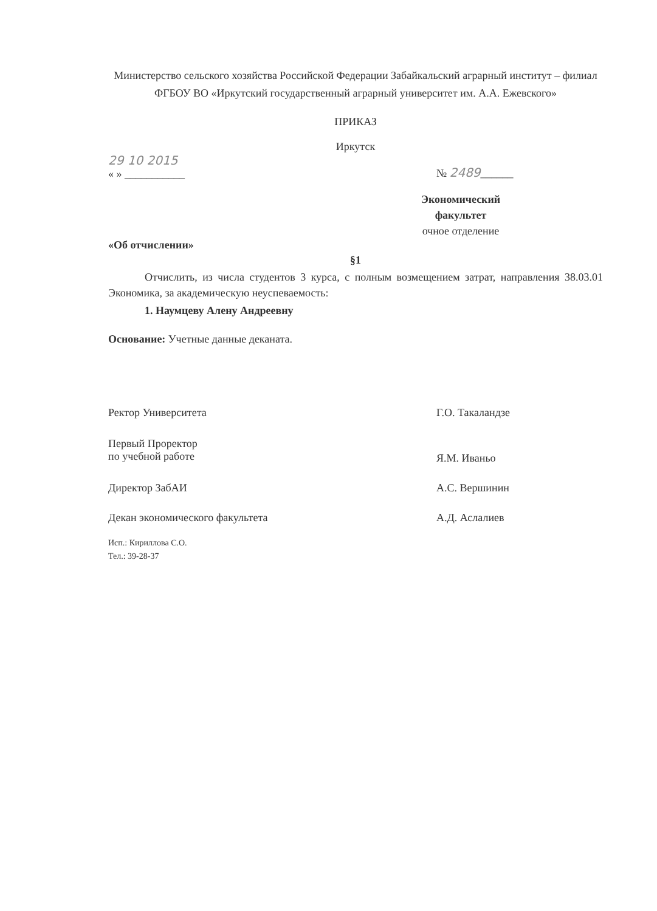Министерство сельского хозяйства Российской Федерации Забайкальский аграрный институт – филиал ФГБОУ ВО «Иркутский государственный аграрный университет им. А.А. Ежевского»
ПРИКАЗ
Иркутск
29 10 2015
« » ___________
№ 2489______
Экономический факультет
очное отделение
«Об отчислении»
§1
Отчислить, из числа студентов 3 курса, с полным возмещением затрат, направления 38.03.01 Экономика, за академическую неуспеваемость:
1. Наумцеву Алену Андреевну
Основание: Учетные данные деканата.
Ректор Университета Г.О. Такаландзе
Первый Проректор
по учебной работе
Я.М. Иваньо
Директор ЗабАИ А.С. Вершинин
Декан экономического факультета А.Д. Аслалиев
Исп.: Кириллова С.О.
Тел.: 39-28-37